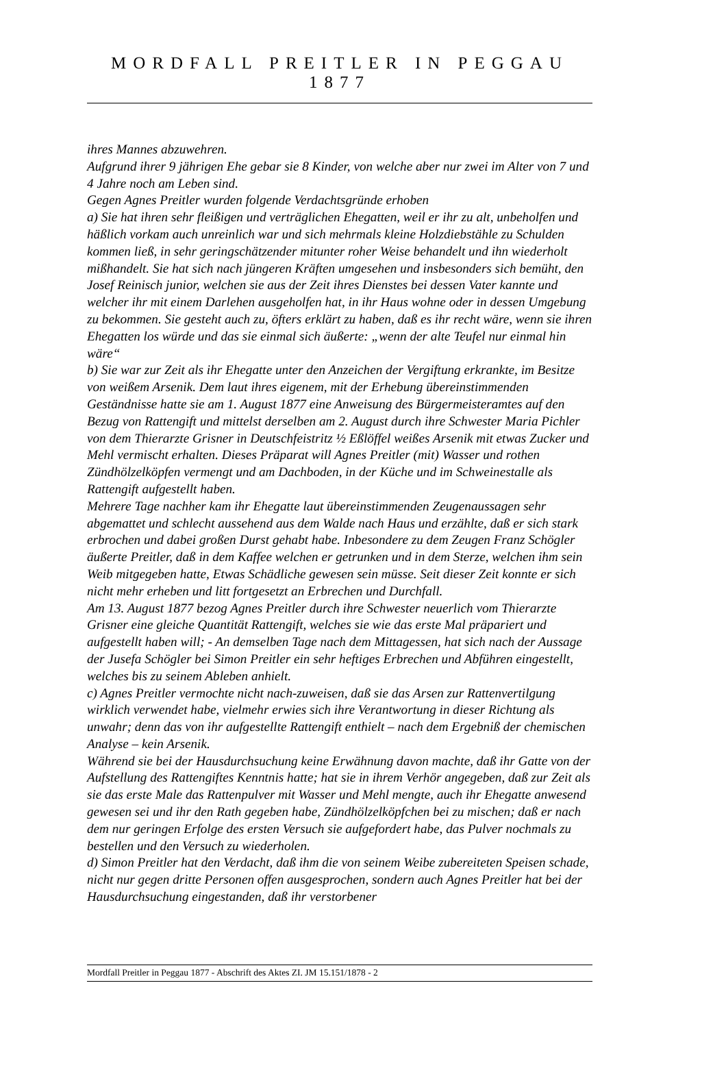MORDFALL PREITLER IN PEGGAU 1877
ihres Mannes abzuwehren.
Aufgrund ihrer 9 jährigen Ehe gebar sie 8 Kinder, von welche aber nur zwei im Alter von 7 und 4 Jahre noch am Leben sind.
Gegen Agnes Preitler wurden folgende Verdachtsgründe erhoben
a) Sie hat ihren sehr fleißigen und verträglichen Ehegatten, weil er ihr zu alt, unbeholfen und häßlich vorkam auch unreinlich war und sich mehrmals kleine Holzdiebstähle zu Schulden kommen ließ, in sehr geringschätzender mitunter roher Weise behandelt und ihn wiederholt mißhandelt. Sie hat sich nach jüngeren Kräften umgesehen und insbesonders sich bemüht, den Josef Reinisch junior, welchen sie aus der Zeit ihres Dienstes bei dessen Vater kannte und welcher ihr mit einem Darlehen ausgeholfen hat, in ihr Haus wohne oder in dessen Umgebung zu bekommen. Sie gesteht auch zu, öfters erklärt zu haben, daß es ihr recht wäre, wenn sie ihren Ehegatten los würde und das sie einmal sich äußerte: „wenn der alte Teufel nur einmal hin wäre“
b) Sie war zur Zeit als ihr Ehegatte unter den Anzeichen der Vergiftung erkrankte, im Besitze von weißem Arsenik. Dem laut ihres eigenem, mit der Erhebung übereinstimmenden Geständnisse hatte sie am 1. August 1877 eine Anweisung des Bürgermeisteramtes auf den Bezug von Rattengift und mittelst derselben am 2. August durch ihre Schwester Maria Pichler von dem Thierarzte Grisner in Deutschfeistritz ½ Eßlöffel weißes Arsenik mit etwas Zucker und Mehl vermischt erhalten. Dieses Präparat will Agnes Preitler (mit) Wasser und rothen Zündhölzelköpfen vermengt und am Dachboden, in der Küche und im Schweinestalle als Rattengift aufgestellt haben.
Mehrere Tage nachher kam ihr Ehegatte laut übereinstimmenden Zeugenaussagen sehr abgemattet und schlecht aussehend aus dem Walde nach Haus und erzählte, daß er sich stark erbrochen und dabei großen Durst gehabt habe. Inbesondere zu dem Zeugen Franz Schögler äußerte Preitler, daß in dem Kaffee welchen er getrunken und in dem Sterze, welchen ihm sein Weib mitgegeben hatte, Etwas Schädliche gewesen sein müsse. Seit dieser Zeit konnte er sich nicht mehr erheben und litt fortgesetzt an Erbrechen und Durchfall.
Am 13. August 1877 bezog Agnes Preitler durch ihre Schwester neuerlich vom Thierarzte Grisner eine gleiche Quantität Rattengift, welches sie wie das erste Mal präpariert und aufgestellt haben will; - An demselben Tage nach dem Mittagessen, hat sich nach der Aussage der Jusefa Schögler bei Simon Preitler ein sehr heftiges Erbrechen und Abführen eingestellt, welches bis zu seinem Ableben anhielt.
c) Agnes Preitler vermochte nicht nach-zuweisen, daß sie das Arsen zur Rattenvertilgung wirklich verwendet habe, vielmehr erwies sich ihre Verantwortung in dieser Richtung als unwahr; denn das von ihr aufgestellte Rattengift enthielt – nach dem Ergebniß der chemischen Analyse – kein Arsenik.
Während sie bei der Hausdurchsuchung keine Erwähnung davon machte, daß ihr Gatte von der Aufstellung des Rattengiftes Kenntnis hatte; hat sie in ihrem Verhör angegeben, daß zur Zeit als sie das erste Male das Rattenpulver mit Wasser und Mehl mengte, auch ihr Ehegatte anwesend gewesen sei und ihr den Rath gegeben habe, Zündhölzelköpfchen bei zu mischen; daß er nach dem nur geringen Erfolge des ersten Versuch sie aufgefordert habe, das Pulver nochmals zu bestellen und den Versuch zu wiederholen.
d) Simon Preitler hat den Verdacht, daß ihm die von seinem Weibe zubereiteten Speisen schade, nicht nur gegen dritte Personen offen ausgesprochen, sondern auch Agnes Preitler hat bei der Hausdurchsuchung eingestanden, daß ihr verstorbener
Mordfall Preitler in Peggau 1877 - Abschrift des Aktes ZI. JM 15.151/1878 - 2